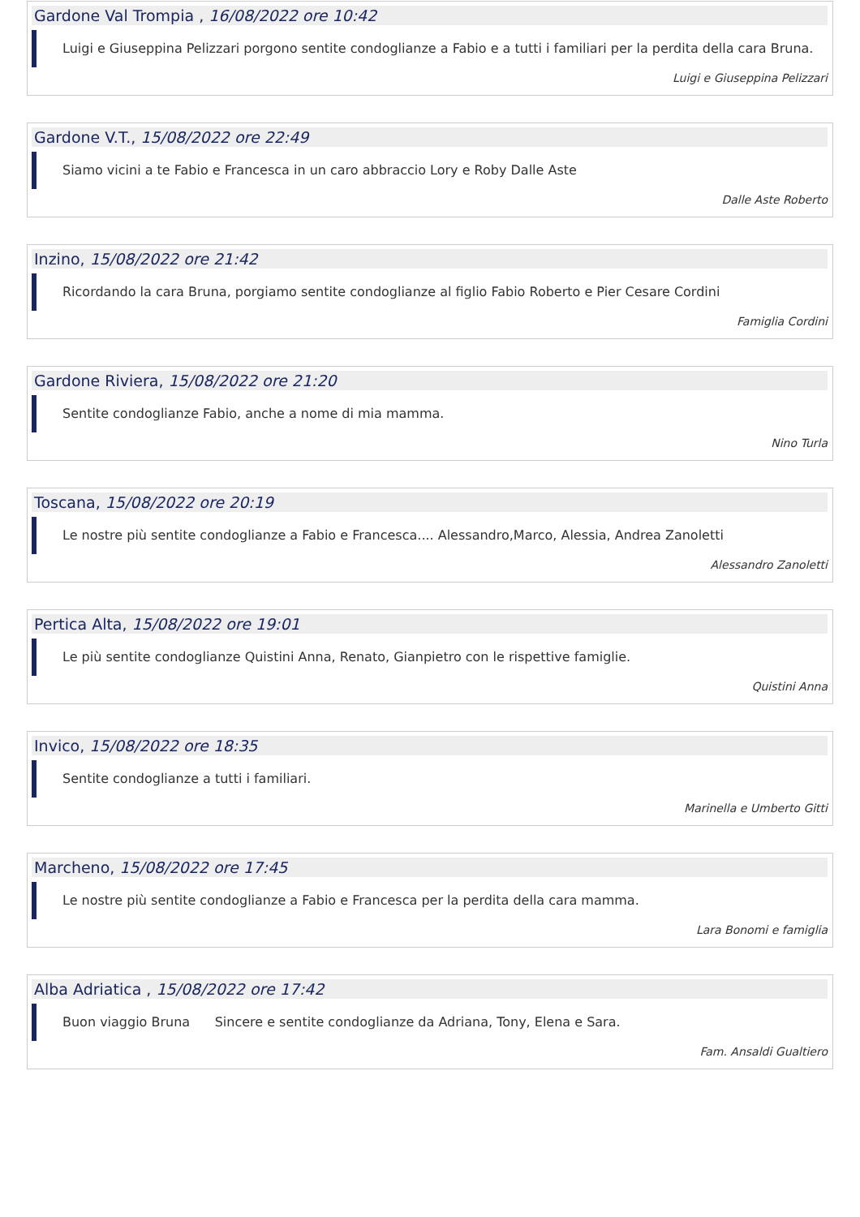Gardone Val Trompia , 16/08/2022 ore 10:42
Luigi e Giuseppina Pelizzari porgono sentite condoglianze a Fabio e a tutti i familiari per la perdita della cara Bruna.
Luigi e Giuseppina Pelizzari
Gardone V.T., 15/08/2022 ore 22:49
Siamo vicini a te Fabio e Francesca in un caro abbraccio Lory e Roby Dalle Aste
Dalle Aste Roberto
Inzino, 15/08/2022 ore 21:42
Ricordando la cara Bruna, porgiamo sentite condoglianze al figlio Fabio Roberto e Pier Cesare Cordini
Famiglia Cordini
Gardone Riviera, 15/08/2022 ore 21:20
Sentite condoglianze Fabio, anche a nome di mia mamma.
Nino Turla
Toscana, 15/08/2022 ore 20:19
Le nostre più sentite condoglianze a Fabio e Francesca.... Alessandro,Marco, Alessia, Andrea Zanoletti
Alessandro Zanoletti
Pertica Alta, 15/08/2022 ore 19:01
Le più sentite condoglianze Quistini Anna, Renato, Gianpietro con le rispettive famiglie.
Quistini Anna
Invico, 15/08/2022 ore 18:35
Sentite condoglianze a tutti i familiari.
Marinella e Umberto Gitti
Marcheno, 15/08/2022 ore 17:45
Le nostre più sentite condoglianze a Fabio e Francesca per la perdita della cara mamma.
Lara Bonomi e famiglia
Alba Adriatica , 15/08/2022 ore 17:42
Buon viaggio Bruna Sincere e sentite condoglianze da Adriana, Tony, Elena e Sara.
Fam. Ansaldi Gualtiero